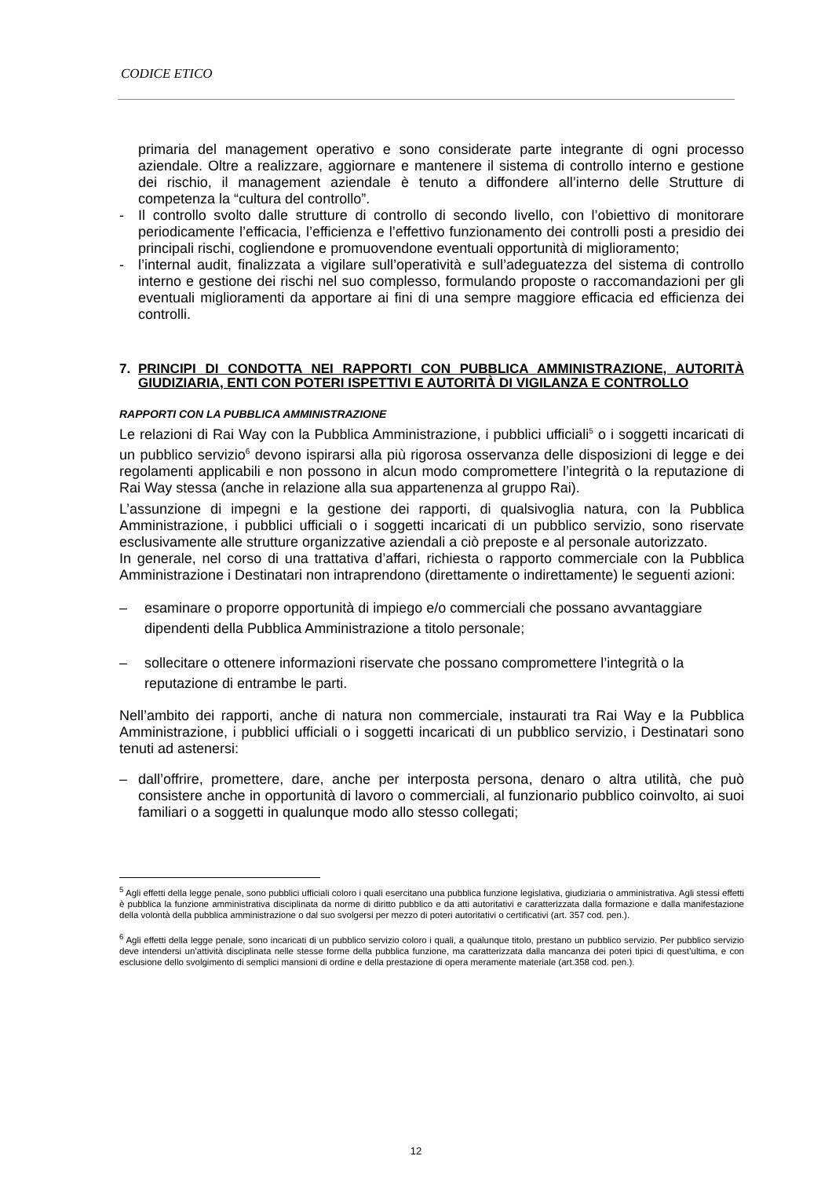CODICE ETICO
primaria del management operativo e sono considerate parte integrante di ogni processo aziendale. Oltre a realizzare, aggiornare e mantenere il sistema di controllo interno e gestione dei rischio, il management aziendale è tenuto a diffondere all’interno delle Strutture di competenza la “cultura del controllo”.
- Il controllo svolto dalle strutture di controllo di secondo livello, con l’obiettivo di monitorare periodicamente l’efficacia, l’efficienza e l’effettivo funzionamento dei controlli posti a presidio dei principali rischi, cogliendone e promuovendone eventuali opportunità di miglioramento;
- l’internal audit, finalizzata a vigilare sull’operatività e sull’adeguatezza del sistema di controllo interno e gestione dei rischi nel suo complesso, formulando proposte o raccomandazioni per gli eventuali miglioramenti da apportare ai fini di una sempre maggiore efficacia ed efficienza dei controlli.
7. PRINCIPI DI CONDOTTA NEI RAPPORTI CON PUBBLICA AMMINISTRAZIONE, AUTORITÀ GIUDIZIARIA, ENTI CON POTERI ISPETTIVI E AUTORITÀ DI VIGILANZA E CONTROLLO
RAPPORTI CON LA PUBBLICA AMMINISTRAZIONE
Le relazioni di Rai Way con la Pubblica Amministrazione, i pubblici ufficiali<sup>5</sup> o i soggetti incaricati di un pubblico servizio<sup>6</sup> devono ispirarsi alla più rigorosa osservanza delle disposizioni di legge e dei regolamenti applicabili e non possono in alcun modo compromettere l’integrità o la reputazione di Rai Way stessa (anche in relazione alla sua appartenenza al gruppo Rai).
L’assunzione di impegni e la gestione dei rapporti, di qualsivoglia natura, con la Pubblica Amministrazione, i pubblici ufficiali o i soggetti incaricati di un pubblico servizio, sono riservate esclusivamente alle strutture organizzative aziendali a ciò preposte e al personale autorizzato.
In generale, nel corso di una trattativa d’affari, richiesta o rapporto commerciale con la Pubblica Amministrazione i Destinatari non intraprendono (direttamente o indirettamente) le seguenti azioni:
– esaminare o proporre opportunità di impiego e/o commerciali che possano avvantaggiare dipendenti della Pubblica Amministrazione a titolo personale;
– sollecitare o ottenere informazioni riservate che possano compromettere l’integrità o la reputazione di entrambe le parti.
Nell’ambito dei rapporti, anche di natura non commerciale, instaurati tra Rai Way e la Pubblica Amministrazione, i pubblici ufficiali o i soggetti incaricati di un pubblico servizio, i Destinatari sono tenuti ad astenersi:
– dall’offrire, promettere, dare, anche per interposta persona, denaro o altra utilità, che può consistere anche in opportunità di lavoro o commerciali, al funzionario pubblico coinvolto, ai suoi familiari o a soggetti in qualunque modo allo stesso collegati;
<sup>5</sup> Agli effetti della legge penale, sono pubblici ufficiali coloro i quali esercitano una pubblica funzione legislativa, giudiziaria o amministrativa. Agli stessi effetti è pubblica la funzione amministrativa disciplinata da norme di diritto pubblico e da atti autoritativi e caratterizzata dalla formazione e dalla manifestazione della volontà della pubblica amministrazione o dal suo svolgersi per mezzo di poteri autoritativi o certificativi (art. 357 cod. pen.).
<sup>6</sup> Agli effetti della legge penale, sono incaricati di un pubblico servizio coloro i quali, a qualunque titolo, prestano un pubblico servizio. Per pubblico servizio deve intendersi un’attività disciplinata nelle stesse forme della pubblica funzione, ma caratterizzata dalla mancanza dei poteri tipici di quest’ultima, e con esclusione dello svolgimento di semplici mansioni di ordine e della prestazione di opera meramente materiale (art.358 cod. pen.).
12